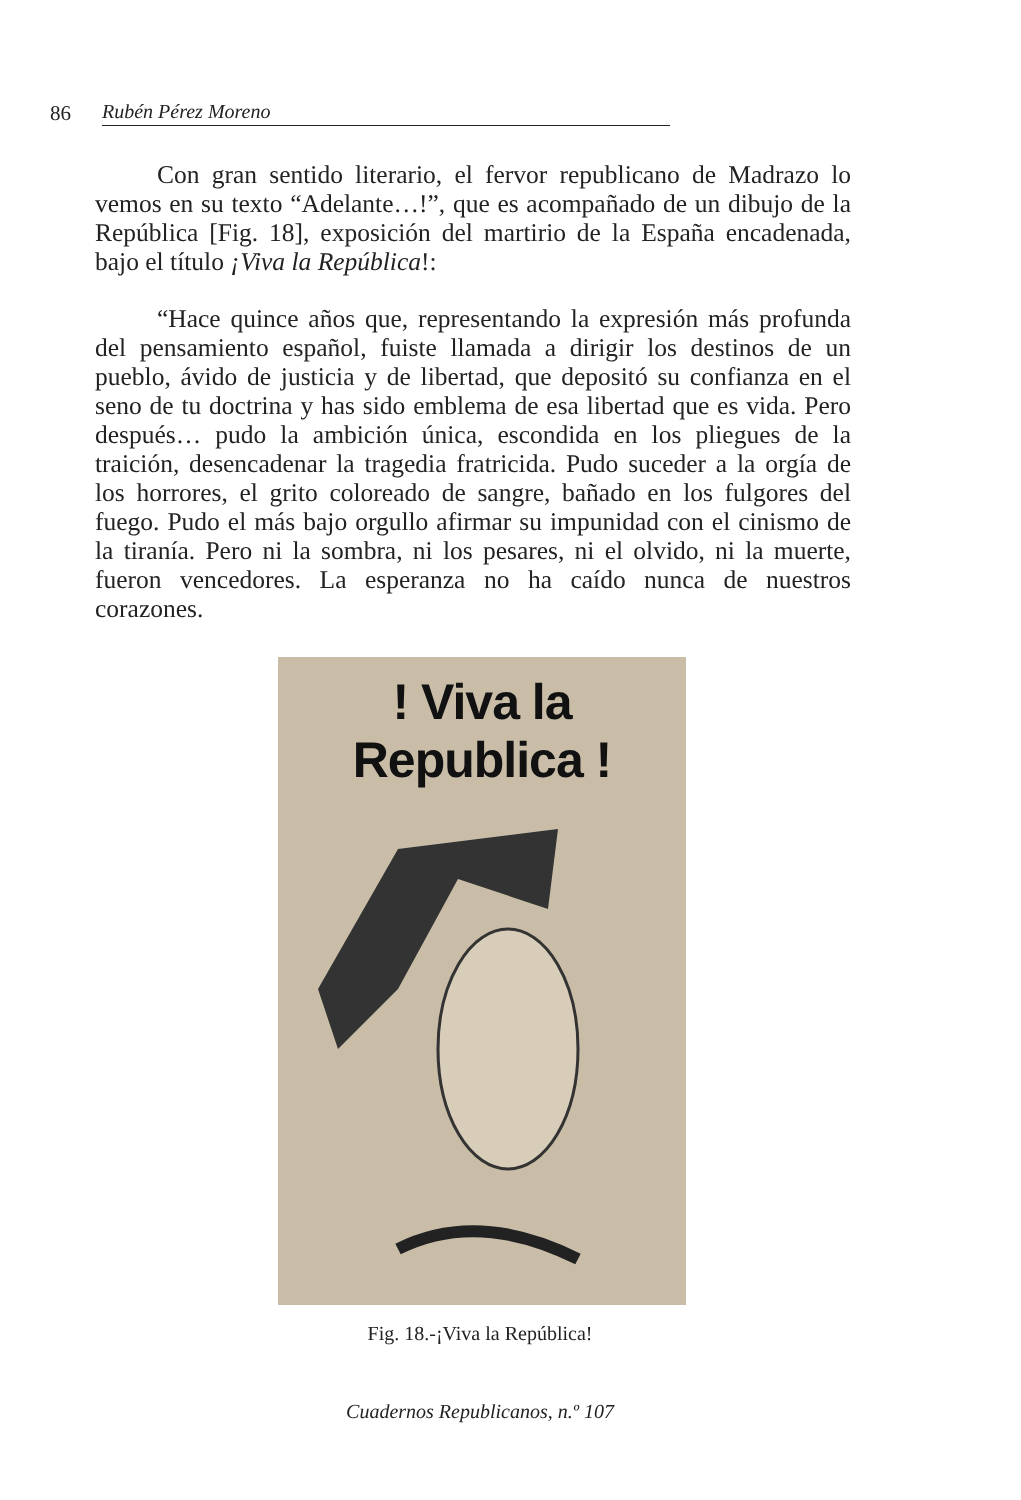86 Rubén Pérez Moreno
Con gran sentido literario, el fervor republicano de Madrazo lo vemos en su texto “Adelante…!”, que es acompañado de un dibujo de la República [Fig. 18], exposición del martirio de la España encadenada, bajo el título ¡Viva la República!:
“Hace quince años que, representando la expresión más profunda del pensamiento español, fuiste llamada a dirigir los destinos de un pueblo, ávido de justicia y de libertad, que depositó su confianza en el seno de tu doctrina y has sido emblema de esa libertad que es vida. Pero después… pudo la ambición única, escondida en los pliegues de la traición, desencadenar la tragedia fratricida. Pudo suceder a la orgía de los horrores, el grito coloreado de sangre, bañado en los fulgores del fuego. Pudo el más bajo orgullo afirmar su impunidad con el cinismo de la tiranía. Pero ni la sombra, ni los pesares, ni el olvido, ni la muerte, fueron vencedores. La esperanza no ha caído nunca de nuestros corazones.
! Viva la Republica !
Fig. 18.-¡Viva la República!
Cuadernos Republicanos, n.º 107